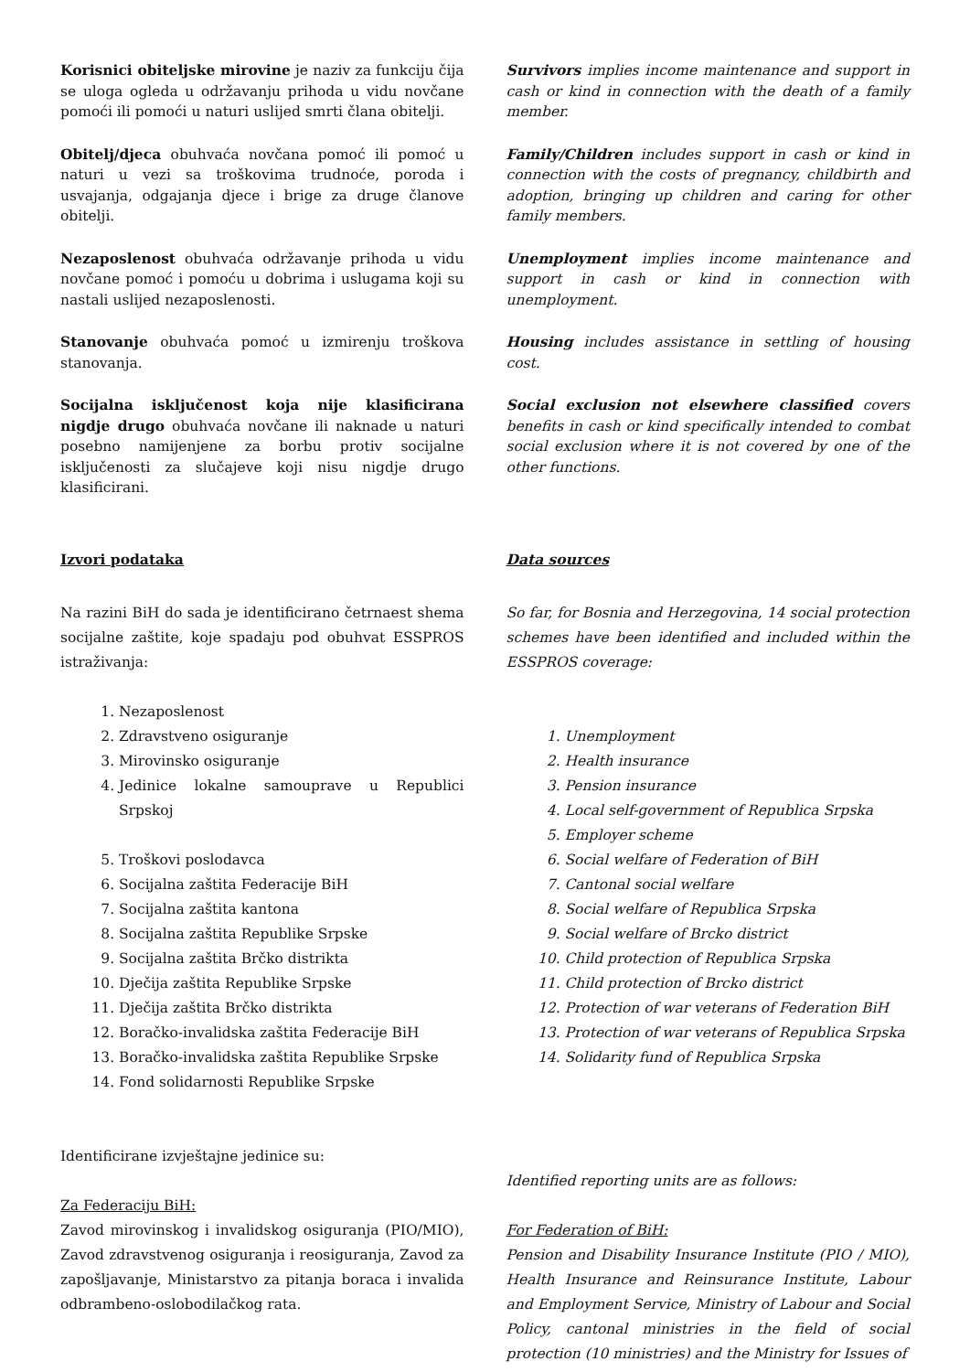Korisnici obiteljske mirovine je naziv za funkciju čija se uloga ogleda u održavanju prihoda u vidu novčane pomoći ili pomoći u naturi uslijed smrti člana obitelji.
Survivors implies income maintenance and support in cash or kind in connection with the death of a family member.
Obitelj/djeca obuhvaća novčana pomoć ili pomoć u naturi u vezi sa troškovima trudnoće, poroda i usvajanja, odgajanja djece i brige za druge članove obitelji.
Family/Children includes support in cash or kind in connection with the costs of pregnancy, childbirth and adoption, bringing up children and caring for other family members.
Nezaposlenost obuhvaća održavanje prihoda u vidu novčane pomoć i pomoću u dobrima i uslugama koji su nastali uslijed nezaposlenosti.
Unemployment implies income maintenance and support in cash or kind in connection with unemployment.
Stanovanje obuhvaća pomoć u izmirenju troškova stanovanja.
Housing includes assistance in settling of housing cost.
Socijalna isključenost koja nije klasificirana nigdje drugo obuhvaća novčane ili naknade u naturi posebno namijenjene za borbu protiv socijalne isključenosti za slučajeve koji nisu nigdje drugo klasificirani.
Social exclusion not elsewhere classified covers benefits in cash or kind specifically intended to combat social exclusion where it is not covered by one of the other functions.
Izvori podataka Data sources
Na razini BiH do sada je identificirano četrnaest shema socijalne zaštite, koje spadaju pod obuhvat ESSPROS istraživanja:
1. Nezaposlenost
2. Zdravstveno osiguranje
3. Mirovinsko osiguranje
4. Jedinice lokalne samouprave u Republici Srpskoj
5. Troškovi poslodavca
6. Socijalna zaštita Federacije BiH
7. Socijalna zaštita kantona
8. Socijalna zaštita Republike Srpske
9. Socijalna zaštita Brčko distrikta
10. Dječija zaštita Republike Srpske
11. Dječija zaštita Brčko distrikta
12. Boračko-invalidska zaštita Federacije BiH
13. Boračko-invalidska zaštita Republike Srpske
14. Fond solidarnosti Republike Srpske
Identificirane izvještajne jedinice su:
Za Federaciju BiH:
Zavod mirovinskog i invalidskog osiguranja (PIO/MIO), Zavod zdravstvenog osiguranja i reosiguranja, Zavod za zapošljavanje, Ministarstvo za pitanja boraca i invalida odbrambeno-oslobodilačkog rata.
So far, for Bosnia and Herzegovina, 14 social protection schemes have been identified and included within the ESSPROS coverage:
1. Unemployment
2. Health insurance
3. Pension insurance
4. Local self-government of Republica Srpska
5. Employer scheme
6. Social welfare of Federation of BiH
7. Cantonal social welfare
8. Social welfare of Republica Srpska
9. Social welfare of Brcko district
10. Child protection of Republica Srpska
11. Child protection of Brcko district
12. Protection of war veterans of Federation BiH
13. Protection of war veterans of Republica Srpska
14. Solidarity fund of Republica Srpska
Identified reporting units are as follows:
For Federation of BiH:
Pension and Disability Insurance Institute (PIO / MIO), Health Insurance and Reinsurance Institute, Labour and Employment Service, Ministry of Labour and Social Policy, cantonal ministries in the field of social protection (10 ministries) and the Ministry for Issues of